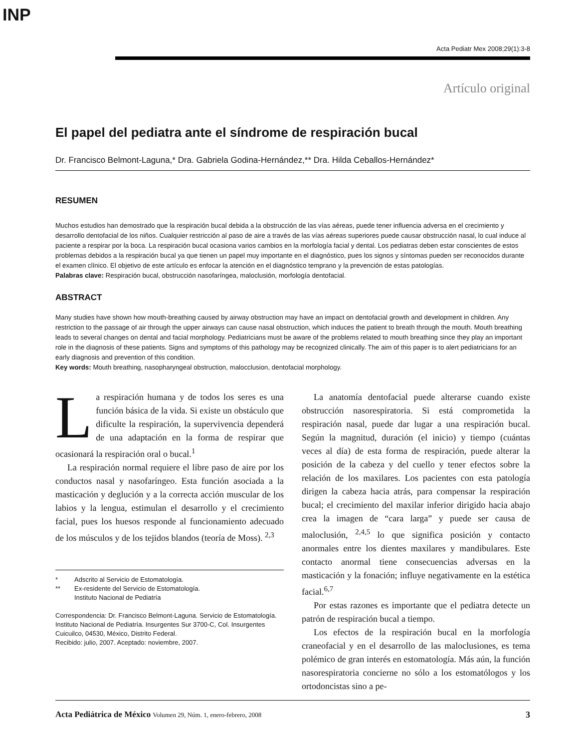INP
Acta Pediatr Mex 2008;29(1):3-8
Artículo original
El papel del pediatra ante el síndrome de respiración bucal
Dr. Francisco Belmont-Laguna,* Dra. Gabriela Godina-Hernández,** Dra. Hilda Ceballos-Hernández*
RESUMEN
Muchos estudios han demostrado que la respiración bucal debida a la obstrucción de las vías aéreas, puede tener influencia adversa en el crecimiento y desarrollo dentofacial de los niños. Cualquier restricción al paso de aire a través de las vías aéreas superiores puede causar obstrucción nasal, lo cual induce al paciente a respirar por la boca. La respiración bucal ocasiona varios cambios en la morfología facial y dental. Los pediatras deben estar conscientes de estos problemas debidos a la respiración bucal ya que tienen un papel muy importante en el diagnóstico, pues los signos y síntomas pueden ser reconocidos durante el examen clínico. El objetivo de este artículo es enfocar la atención en el diagnóstico temprano y la prevención de estas patologías.
Palabras clave: Respiración bucal, obstrucción nasofaríngea, maloclusión, morfología dentofacial.
ABSTRACT
Many studies have shown how mouth-breathing caused by airway obstruction may have an impact on dentofacial growth and development in children. Any restriction to the passage of air through the upper airways can cause nasal obstruction, which induces the patient to breath through the mouth. Mouth breathing leads to several changes on dental and facial morphology. Pediatricians must be aware of the problems related to mouth breathing since they play an important role in the diagnosis of these patients. Signs and symptoms of this pathology may be recognized clinically. The aim of this paper is to alert pediatricians for an early diagnosis and prevention of this condition.
Key words: Mouth breathing, nasopharyngeal obstruction, malocclusion, dentofacial morphology.
La respiración humana y de todos los seres es una función básica de la vida. Si existe un obstáculo que dificulte la respiración, la supervivencia dependerá de una adaptación en la forma de respirar que ocasionará la respiración oral o bucal.<sup>1</sup>
La respiración normal requiere el libre paso de aire por los conductos nasal y nasofaríngeo. Esta función asociada a la masticación y deglución y a la correcta acción muscular de los labios y la lengua, estimulan el desarrollo y el crecimiento facial, pues los huesos responde al funcionamiento adecuado de los músculos y de los tejidos blandos (teoría de Moss). <sup>2,3</sup>
* Adscrito al Servicio de Estomatología.
** Ex-residente del Servicio de Estomatología.
Instituto Nacional de Pediatría
Correspondencia: Dr. Francisco Belmont-Laguna. Servicio de Estomatología. Instituto Nacional de Pediatría. Insurgentes Sur 3700-C, Col. Insurgentes Cuicuilco, 04530, México, Distrito Federal.
Recibido: julio, 2007. Aceptado: noviembre, 2007.
La anatomía dentofacial puede alterarse cuando existe obstrucción nasorespiratoria. Si está comprometida la respiración nasal, puede dar lugar a una respiración bucal. Según la magnitud, duración (el inicio) y tiempo (cuántas veces al día) de esta forma de respiración, puede alterar la posición de la cabeza y del cuello y tener efectos sobre la relación de los maxilares. Los pacientes con esta patología dirigen la cabeza hacia atrás, para compensar la respiración bucal; el crecimiento del maxilar inferior dirigido hacia abajo crea la imagen de “cara larga” y puede ser causa de maloclusión, <sup>2,4,5</sup> lo que significa posición y contacto anormales entre los dientes maxilares y mandibulares. Este contacto anormal tiene consecuencias adversas en la masticación y la fonación; influye negativamente en la estética facial.<sup>6,7</sup>
Por estas razones es importante que el pediatra detecte un patrón de respiración bucal a tiempo.
Los efectos de la respiración bucal en la morfología craneofacial y en el desarrollo de las maloclusiones, es tema polémico de gran interés en estomatología. Más aún, la función nasorespiratoria concierne no sólo a los estomatólogos y los ortodoncistas sino a pe-
Acta Pediátrica de México Volumen 29, Núm. 1, enero-febrero, 2008
3